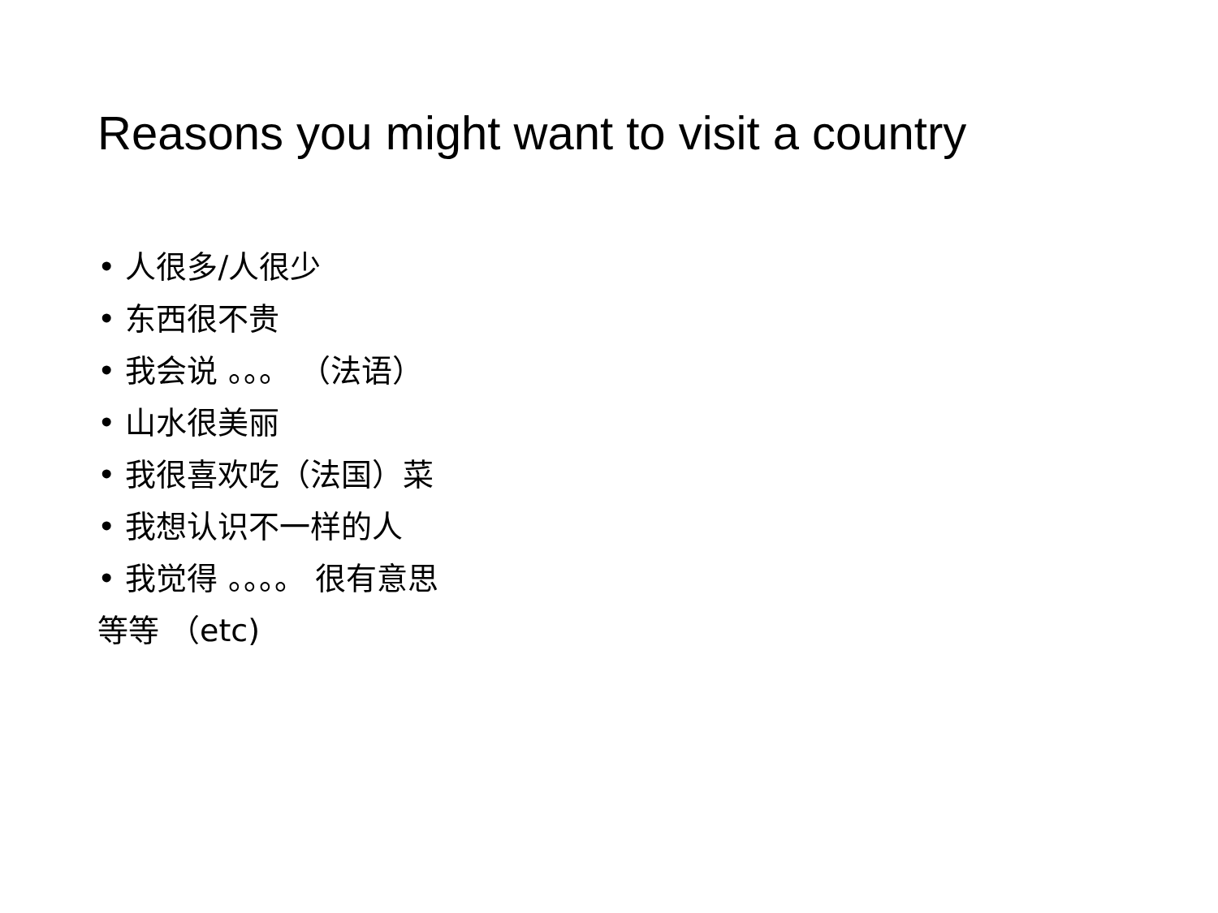Reasons you might want to visit a country
• 人很多/人很少
• 东西很不贵
• 我会说 。。。 （法语）
• 山水很美丽
• 我很喜欢吃（法国）菜
• 我想认识不一样的人
• 我觉得 。。。。 很有意思
等等 （etc)